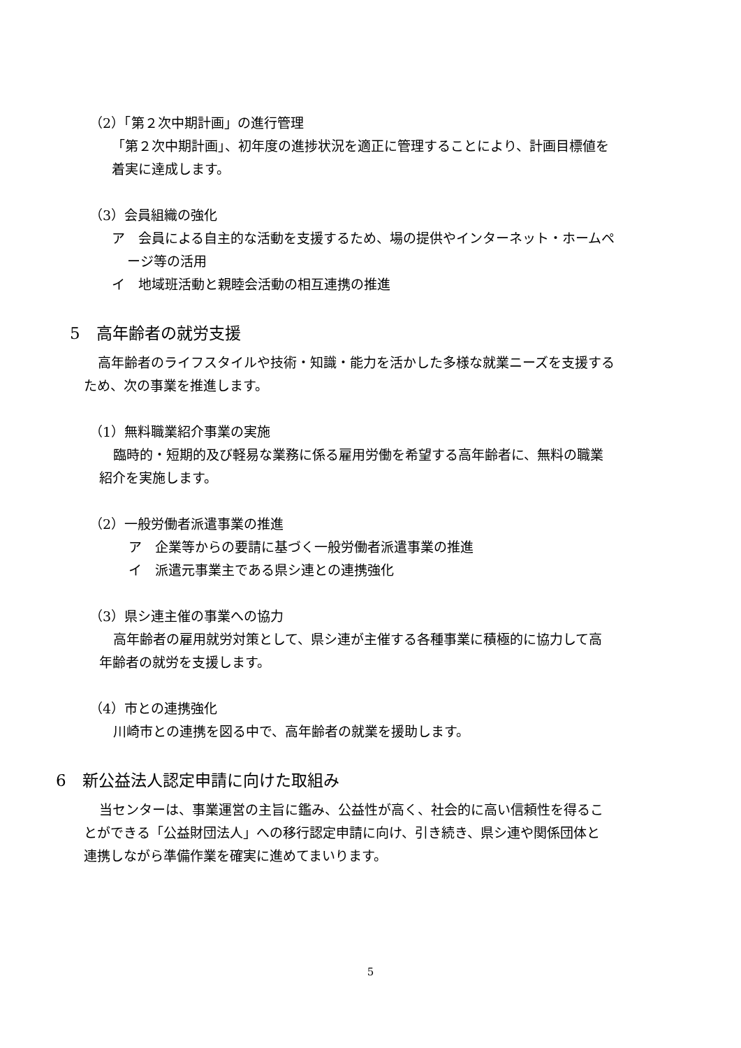（2）「第２次中期計画」の進行管理
「第２次中期計画」、初年度の進捗状況を適正に管理することにより、計画目標値を
着実に達成します。
（3）会員組織の強化
ア　会員による自主的な活動を支援するため、場の提供やインターネット・ホームペ
ージ等の活用
イ　地域班活動と親睦会活動の相互連携の推進
5　高年齢者の就労支援
高年齢者のライフスタイルや技術・知識・能力を活かした多様な就業ニーズを支援する
ため、次の事業を推進します。
（1）無料職業紹介事業の実施
臨時的・短期的及び軽易な業務に係る雇用労働を希望する高年齢者に、無料の職業
紹介を実施します。
（2）一般労働者派遣事業の推進
ア　企業等からの要請に基づく一般労働者派遣事業の推進
イ　派遣元事業主である県シ連との連携強化
（3）県シ連主催の事業への協力
高年齢者の雇用就労対策として、県シ連が主催する各種事業に積極的に協力して高
年齢者の就労を支援します。
（4）市との連携強化
川崎市との連携を図る中で、高年齢者の就業を援助します。
6　新公益法人認定申請に向けた取組み
当センターは、事業運営の主旨に鑑み、公益性が高く、社会的に高い信頼性を得るこ
とができる「公益財団法人」への移行認定申請に向け、引き続き、県シ連や関係団体と
連携しながら準備作業を確実に進めてまいります。
5